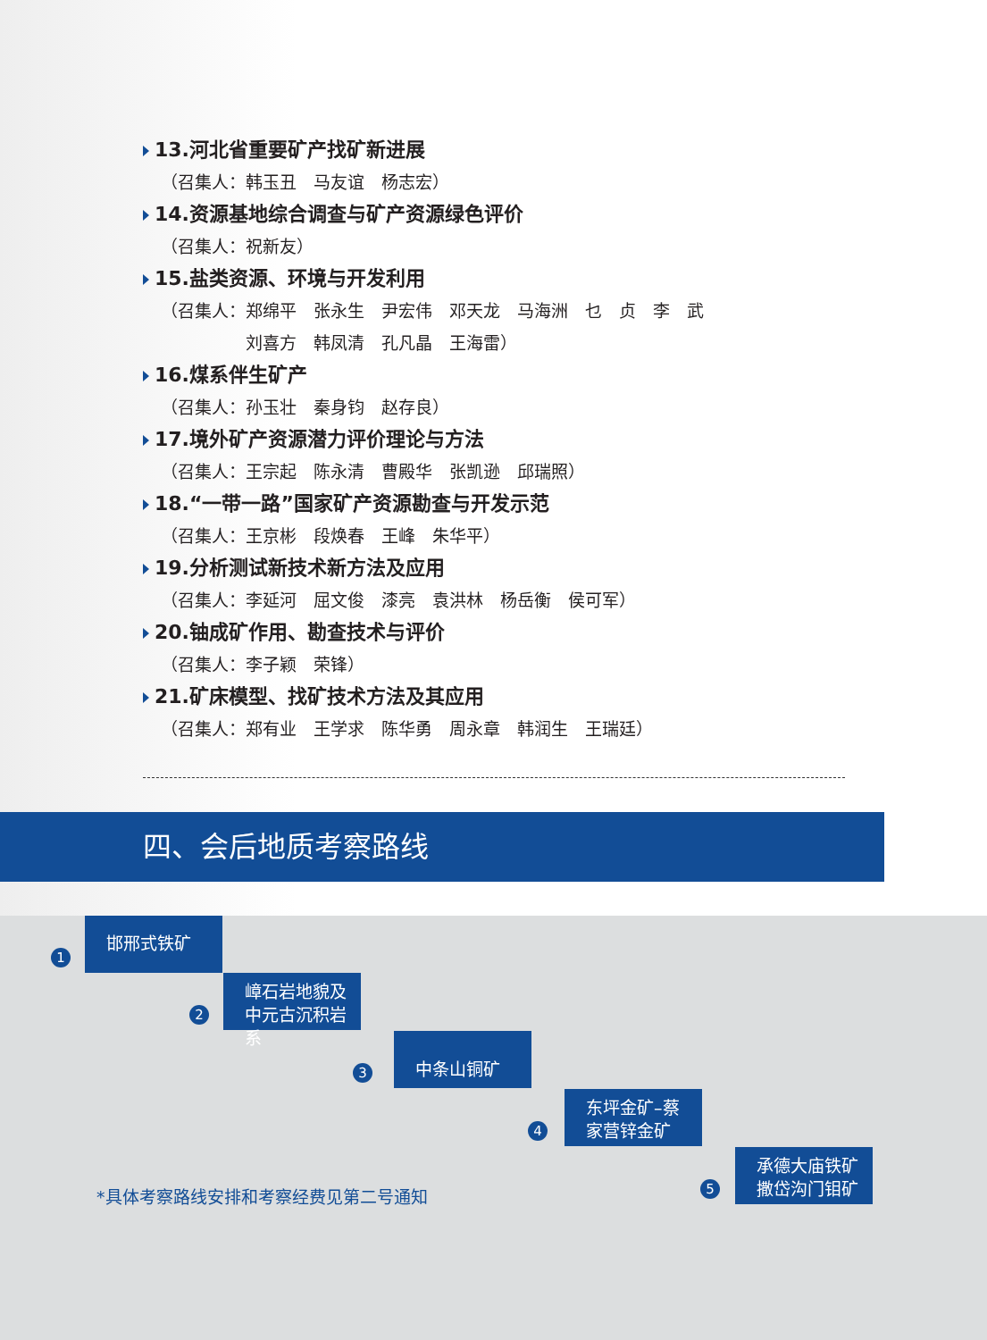13.河北省重要矿产找矿新进展
（召集人：韩玉丑　马友谊　杨志宏）
14.资源基地综合调查与矿产资源绿色评价
（召集人：祝新友）
15.盐类资源、环境与开发利用
（召集人：郑绵平　张永生　尹宏伟　邓天龙　马海洲　乜　贞　李　武
　　　　　刘喜方　韩凤清　孔凡晶　王海雷）
16.煤系伴生矿产
（召集人：孙玉壮　秦身钧　赵存良）
17.境外矿产资源潜力评价理论与方法
（召集人：王宗起　陈永清　曹殿华　张凯逊　邱瑞照）
18.“一带一路”国家矿产资源勘查与开发示范
（召集人：王京彬　段焕春　王峰　朱华平）
19.分析测试新技术新方法及应用
（召集人：李延河　屈文俊　漆亮　袁洪林　杨岳衡　侯可军）
20.铀成矿作用、勘查技术与评价
（召集人：李子颖　荣锋）
21.矿床模型、找矿技术方法及其应用
（召集人：郑有业　王学求　陈华勇　周永章　韩润生　王瑞廷）
四、会后地质考察路线
1
邯邢式铁矿
2
嶂石岩地貌及
中元古沉积岩系
3
中条山铜矿
4
东坪金矿–蔡
家营锌金矿
5
承德大庙铁矿
撒岱沟门钼矿
*具体考察路线安排和考察经费见第二号通知